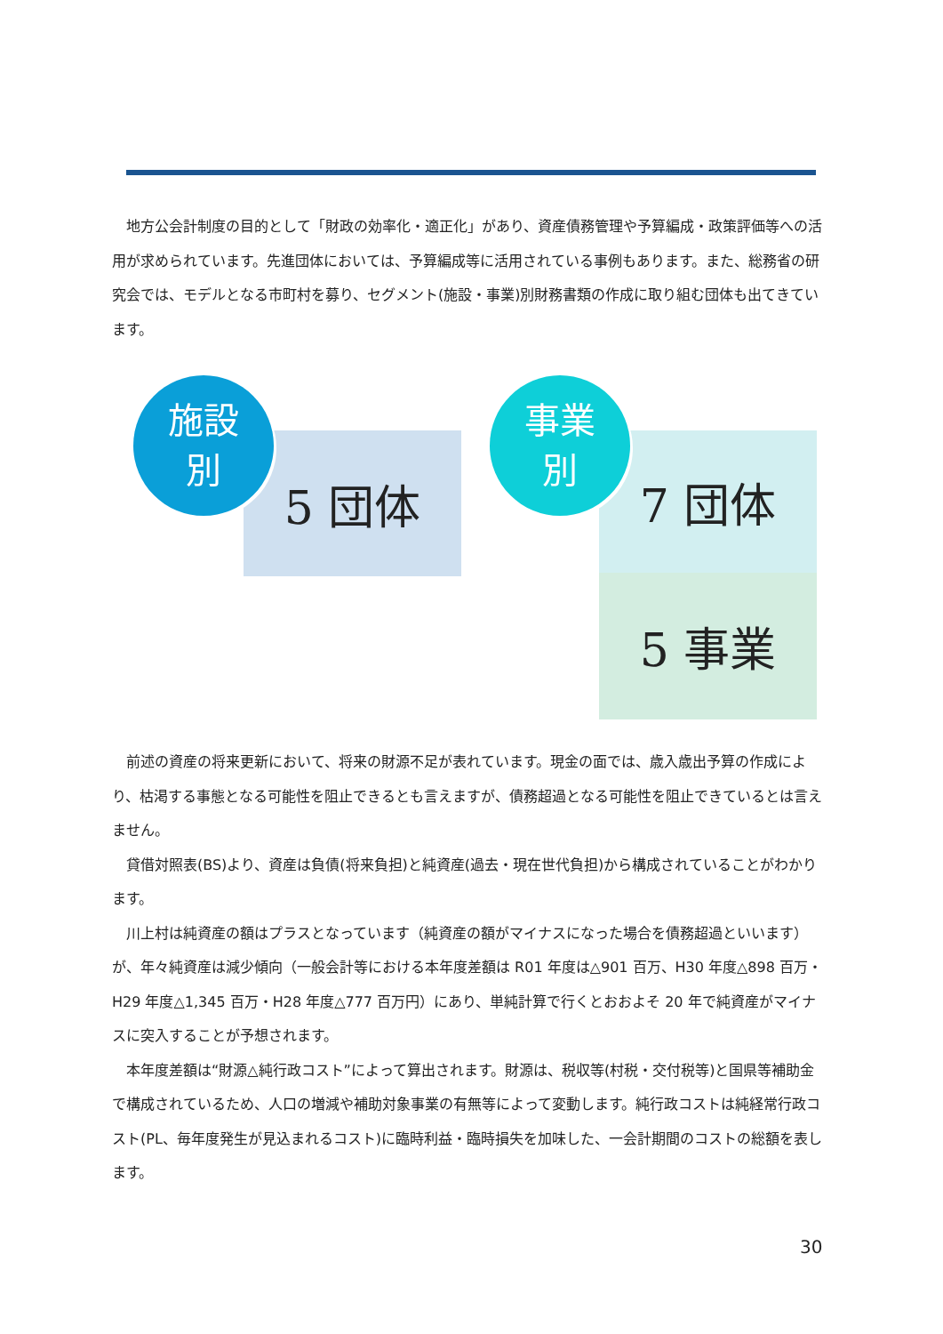地方公会計制度の目的として「財政の効率化・適正化」があり、資産債務管理や予算編成・政策評価等への活用が求められています。先進団体においては、予算編成等に活用されている事例もあります。また、総務省の研究会では、モデルとなる市町村を募り、セグメント(施設・事業)別財務書類の作成に取り組む団体も出てきています。
施設
別
5 団体
事業
別
7 団体
5 事業
前述の資産の将来更新において、将来の財源不足が表れています。現金の面では、歳入歳出予算の作成により、枯渇する事態となる可能性を阻止できるとも言えますが、債務超過となる可能性を阻止できているとは言えません。
貸借対照表(BS)より、資産は負債(将来負担)と純資産(過去・現在世代負担)から構成されていることがわかります。
川上村は純資産の額はプラスとなっています（純資産の額がマイナスになった場合を債務超過といいます）が、年々純資産は減少傾向（一般会計等における本年度差額は R01 年度は△901 百万、H30 年度△898 百万・H29 年度△1,345 百万・H28 年度△777 百万円）にあり、単純計算で行くとおおよそ 20 年で純資産がマイナスに突入することが予想されます。
本年度差額は“財源△純行政コスト”によって算出されます。財源は、税収等(村税・交付税等)と国県等補助金で構成されているため、人口の増減や補助対象事業の有無等によって変動します。純行政コストは純経常行政コスト(PL、毎年度発生が見込まれるコスト)に臨時利益・臨時損失を加味した、一会計期間のコストの総額を表します。
30